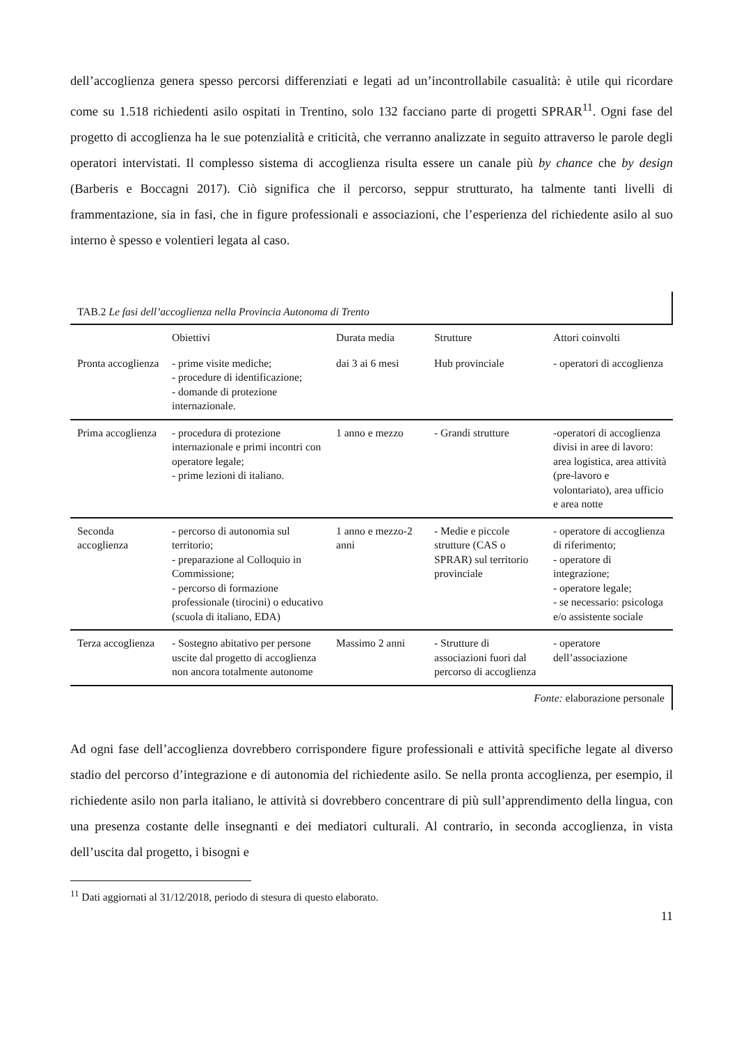dell’accoglienza genera spesso percorsi differenziati e legati ad un’incontrollabile casualità: è utile qui ricordare come su 1.518 richiedenti asilo ospitati in Trentino, solo 132 facciano parte di progetti SPRAR<sup>11</sup>. Ogni fase del progetto di accoglienza ha le sue potenzialità e criticità, che verranno analizzate in seguito attraverso le parole degli operatori intervistati. Il complesso sistema di accoglienza risulta essere un canale più by chance che by design (Barberis e Boccagni 2017). Ciò significa che il percorso, seppur strutturato, ha talmente tanti livelli di frammentazione, sia in fasi, che in figure professionali e associazioni, che l’esperienza del richiedente asilo al suo interno è spesso e volentieri legata al caso.
TAB.2 Le fasi dell’accoglienza nella Provincia Autonoma di Trento
| | Obiettivi | Durata media | Strutture | Attori coinvolti |
| --- | --- | --- | --- | --- |
| Pronta accoglienza | - prime visite mediche; - procedure di identificazione; - domande di protezione internazionale. | dai 3 ai 6 mesi | Hub provinciale | - operatori di accoglienza |
| Prima accoglienza | - procedura di protezione internazionale e primi incontri con operatore legale; - prime lezioni di italiano. | 1 anno e mezzo | - Grandi strutture | -operatori di accoglienza divisi in aree di lavoro: area logistica, area attività (pre-lavoro e volontariato), area ufficio e area notte |
| Seconda accoglienza | - percorso di autonomia sul territorio; - preparazione al Colloquio in Commissione; - percorso di formazione professionale (tirocini) o educativo (scuola di italiano, EDA) | 1 anno e mezzo-2 anni | - Medie e piccole strutture (CAS o SPRAR) sul territorio provinciale | - operatore di accoglienza di riferimento; - operatore di integrazione; - operatore legale; - se necessario: psicologa e/o assistente sociale |
| Terza accoglienza | - Sostegno abitativo per persone uscite dal progetto di accoglienza non ancora totalmente autonome | Massimo 2 anni | - Strutture di associazioni fuori dal percorso di accoglienza | - operatore dell’associazione |
Fonte: elaborazione personale
Ad ogni fase dell’accoglienza dovrebbero corrispondere figure professionali e attività specifiche legate al diverso stadio del percorso d’integrazione e di autonomia del richiedente asilo. Se nella pronta accoglienza, per esempio, il richiedente asilo non parla italiano, le attività si dovrebbero concentrare di più sull’apprendimento della lingua, con una presenza costante delle insegnanti e dei mediatori culturali. Al contrario, in seconda accoglienza, in vista dell’uscita dal progetto, i bisogni e
<sup>11</sup> Dati aggiornati al 31/12/2018, periodo di stesura di questo elaborato.
11